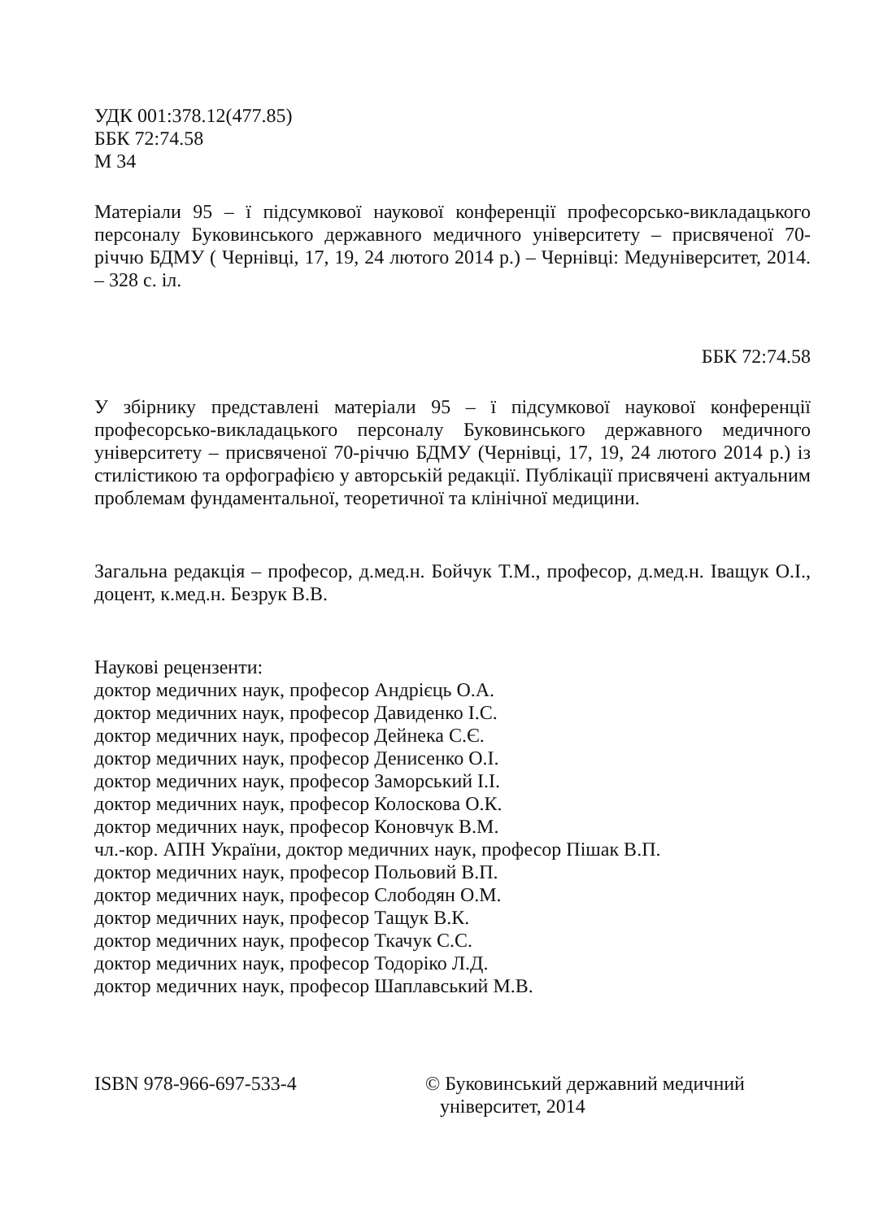УДК 001:378.12(477.85)
ББК 72:74.58
М 34
Матеріали 95 – ї підсумкової наукової конференції професорсько-викладацького персоналу Буковинського державного медичного університету – присвяченої 70-річчю БДМУ ( Чернівці, 17, 19, 24 лютого 2014 р.) – Чернівці: Медуніверситет, 2014. – 328 с. іл.
ББК 72:74.58
У збірнику представлені матеріали 95 – ї підсумкової наукової конференції професорсько-викладацького персоналу Буковинського державного медичного університету – присвяченої 70-річчю БДМУ (Чернівці, 17, 19, 24 лютого 2014 р.) із стилістикою та орфографією у авторській редакції. Публікації присвячені актуальним проблемам фундаментальної, теоретичної та клінічної медицини.
Загальна редакція – професор, д.мед.н. Бойчук Т.М., професор, д.мед.н. Іващук О.І., доцент, к.мед.н. Безрук В.В.
Наукові рецензенти:
доктор медичних наук, професор Андрієць О.А.
доктор медичних наук, професор Давиденко І.С.
доктор медичних наук, професор Дейнека С.Є.
доктор медичних наук, професор Денисенко О.І.
доктор медичних наук, професор Заморський І.І.
доктор медичних наук, професор Колоскова О.К.
доктор медичних наук, професор Коновчук В.М.
чл.-кор. АПН України, доктор медичних наук, професор Пішак В.П.
доктор медичних наук, професор Польовий В.П.
доктор медичних наук, професор Слободян О.М.
доктор медичних наук, професор Тащук В.К.
доктор медичних наук, професор Ткачук С.С.
доктор медичних наук, професор Тодоріко Л.Д.
доктор медичних наук, професор Шаплавський М.В.
ISBN 978-966-697-533-4 © Буковинський державний медичний
університет, 2014